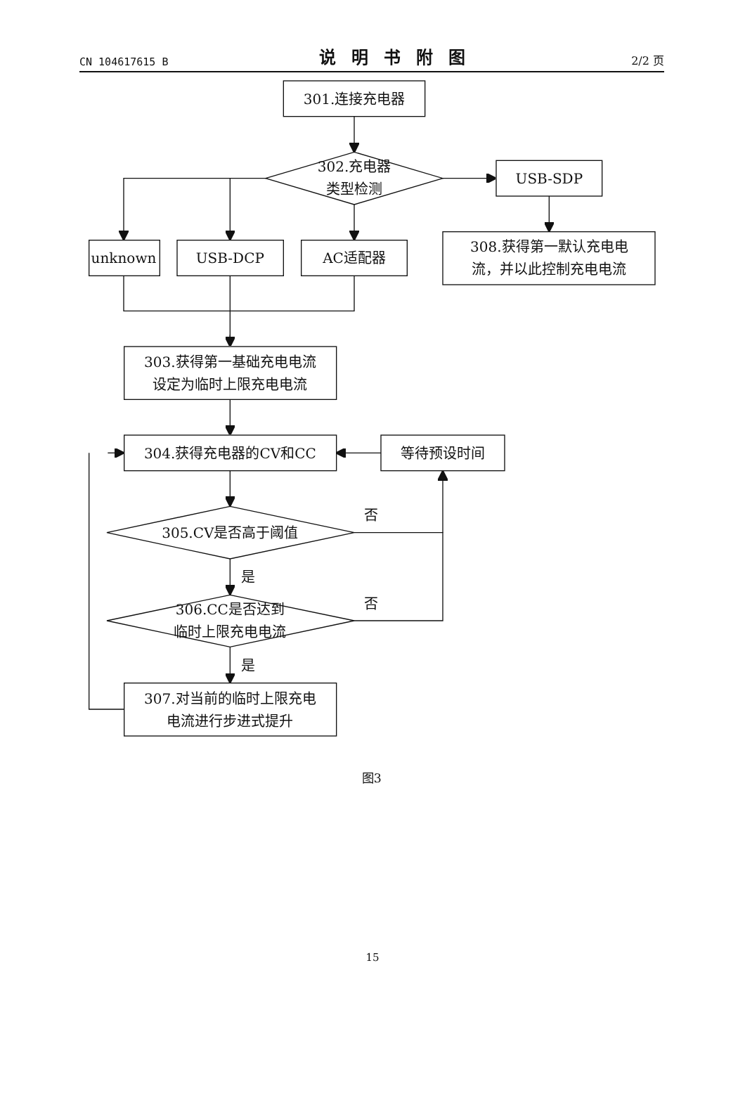CN 104617615 B 说明书附图 2/2 页
301.连接充电器
302.充电器
类型检测
USB-SDP
308.获得第一默认充电电
流，并以此控制充电电流
unknown
USB-DCP
AC适配器
303.获得第一基础充电电流
设定为临时上限充电电流
304.获得充电器的CV和CC
等待预设时间
否
305.CV是否高于阈值
是
否
306.CC是否达到
临时上限充电电流
是
307.对当前的临时上限充电
电流进行步进式提升
图3
15